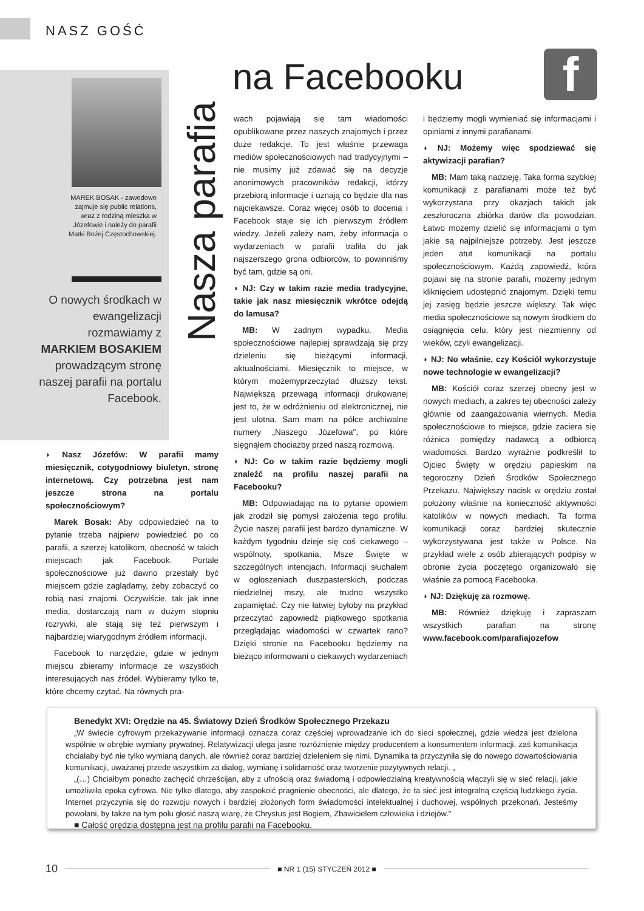NASZ GOŚĆ
MAREK BOSAK - zawodowo zajmuje się public relations, wraz z rodziną mieszka w Józefowie i należy do parafii Matki Bożej Częstochowskiej.
O nowych środkach w ewangelizacji rozmawiamy z MARKIEM BOSAKIEM prowadzącym stronę naszej parafii na portalu Facebook.
Nasza parafia
na Facebooku f
◗ Nasz Józefów: W parafii mamy miesięcznik, cotygodniowy biuletyn, stronę internetową. Czy potrzebna jest nam jeszcze strona na portalu społecznościowym?
Marek Bosak: Aby odpowiedzieć na to pytanie trzeba najpierw powiedzieć po co parafii, a szerzej katolikom, obecność w takich miejscach jak Facebook. Portale społecznościowe już dawno przestały być miejscem gdzie zaglądamy, żeby zobaczyć co robią nasi znajomi. Oczywiście, tak jak inne media, dostarczają nam w dużym stopniu rozrywki, ale stają się też pierwszym i najbardziej wiarygodnym źródłem informacji.
Facebook to narzędzie, gdzie w jednym miejscu zbieramy informacje ze wszystkich interesujących nas źródeł. Wybieramy tylko te, które chcemy czytać. Na równych pra-
wach pojawiają się tam wiadomości opublikowane przez naszych znajomych i przez duże redakcje. To jest właśnie przewaga mediów społecznościowych nad tradycyjnymi – nie musimy już zdawać się na decyzje anonimowych pracowników redakcji, którzy przebiorą informacje i uznają co będzie dla nas najciekawsze. Coraz więcej osób to docenia i Facebook staje się ich pierwszym źródłem wiedzy. Jeżeli zależy nam, żeby informacja o wydarzeniach w parafii trafiła do jak najszerszego grona odbiorców, to powinniśmy być tam, gdzie są oni.
◗ NJ: Czy w takim razie media tradycyjne, takie jak nasz miesięcznik wkrótce odejdą do lamusa?
MB: W żadnym wypadku. Media społecznościowe najlepiej sprawdzają się przy dzieleniu się bieżącymi informacji, aktualnościami. Miesięcznik to miejsce, w którym możemyprzeczytać dłuższy tekst. Największą przewagą informacji drukowanej jest to, że w odróżnieniu od elektronicznej, nie jest ulotna. Sam mam na półce archiwalne numery „Naszego Józefowa", po które sięgnąłem chociażby przed naszą rozmową.
◗ NJ: Co w takim razie będziemy mogli znaleźć na profilu naszej parafii na Facebooku?
MB: Odpowiadając na to pytanie opowiem jak zrodził się pomysł założenia tego profilu. Życie naszej parafii jest bardzo dynamiczne. W każdym tygodniu dzieje się coś ciekawego – wspólnoty, spotkania, Msze Święte w szczególnych intencjach. Informacji słuchałem w ogłoszeniach duszpasterskich, podczas niedzielnej mszy, ale trudno wszystko zapamiętać. Czy nie łatwiej byłoby na przykład przeczytać zapowiedź piątkowego spotkania przeglądając wiadomości w czwartek rano? Dzięki stronie na Facebooku będziemy na bieżąco informowani o ciekawych wydarzeniach
i będziemy mogli wymieniać się informacjami i opiniami z innymi parafianami.
◗ NJ: Możemy więc spodziewać się aktywizacji parafian?
MB: Mam taką nadzieję. Taka forma szybkiej komunikacji z parafianami może też być wykorzystana przy okazjach takich jak zeszłoroczna zbiórka darów dla powodzian. Łatwo możemy dzielić się informacjami o tym jakie są najpilniejsze potrzeby. Jest jeszcze jeden atut komunikacji na portalu społecznościowym. Każdą zapowiedź, która pojawi się na stronie parafii, możemy jednym kliknięciem udostępnić znajomym. Dzięki temu jej zasięg będzie jeszcze większy. Tak więc media społecznościowe są nowym środkiem do osiągnięcia celu, który jest niezmienny od wieków, czyli ewangelizacji.
◗ NJ: No właśnie, czy Kościół wykorzystuje nowe technologie w ewangelizacji?
MB: Kościół coraz szerzej obecny jest w nowych mediach, a zakres tej obecności zależy głównie od zaangażowania wiernych. Media społecznościowe to miejsce, gdzie zaciera się różnica pomiędzy nadawcą a odbiorcą wiadomości. Bardzo wyraźnie podkreślił to Ojciec Święty w orędziu papieskim na tegoroczny Dzień Środków Społecznego Przekazu. Największy nacisk w orędziu został położony właśnie na konieczność aktywności katolików w nowych mediach. Ta forma komunikacji coraz bardziej skutecznie wykorzystywana jest także w Polsce. Na przykład wiele z osób zbierających podpisy w obronie życia poczętego organizowało się właśnie za pomocą Facebooka.
◗ NJ: Dziękuję za rozmowę.
MB: Również dziękuję i zapraszam wszystkich parafian na stronę www.facebook.com/parafiajozefow
Benedykt XVI: Orędzie na 45. Światowy Dzień Środków Społecznego Przekazu
„W świecie cyfrowym przekazywanie informacji oznacza coraz częściej wprowadzanie ich do sieci społecznej, gdzie wiedza jest dzielona wspólnie w obrębie wymiany prywatnej. Relatywizacji ulega jasne rozróżnienie między producentem a konsumentem informacji, zaś komunikacja chciałaby być nie tylko wymianą danych, ale również coraz bardziej dzieleniem się nimi. Dynamika ta przyczyniła się do nowego dowartościowania komunikacji, uważanej przede wszystkim za dialog, wymianę i solidarność oraz tworzenie pozytywnych relacji. „
„(…) Chciałbym ponadto zachęcić chrześcijan, aby z ufnością oraz świadomą i odpowiedzialną kreatywnością włączyli się w sieć relacji, jakie umożliwiła epoka cyfrowa. Nie tylko dlatego, aby zaspokoić pragnienie obecności, ale dlatego, że ta sieć jest integralną częścią ludzkiego życia. Internet przyczynia się do rozwoju nowych i bardziej złożonych form świadomości intelektualnej i duchowej, wspólnych przekonań. Jesteśmy powołani, by także na tym polu głosić naszą wiarę, że Chrystus jest Bogiem, Zbawicielem człowieka i dziejów."
■ Całość orędzia dostępna jest na profilu parafii na Facebooku.
10 ■ NR 1 (15) STYCZEŃ 2012 ■